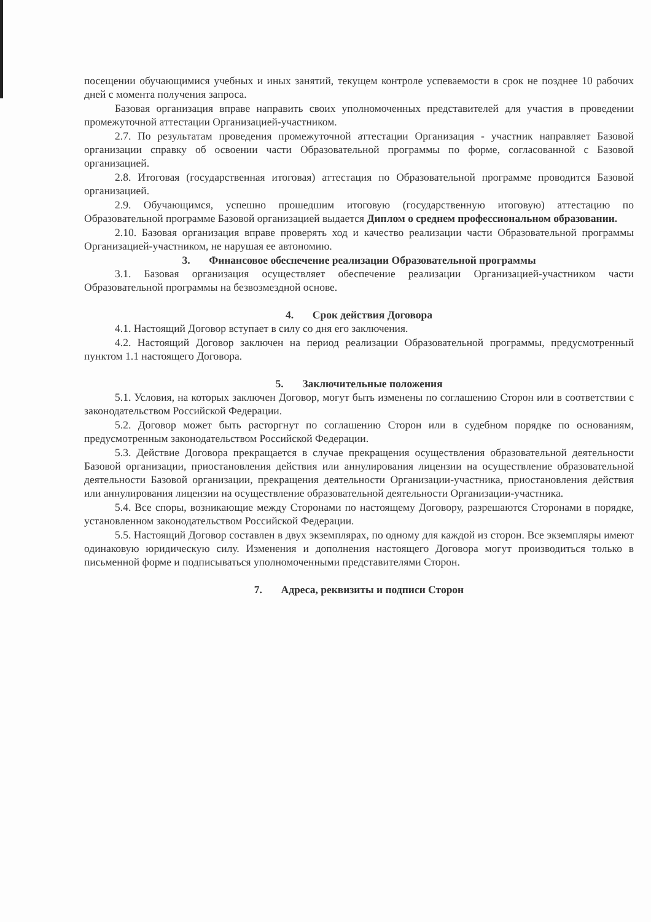посещении обучающимися учебных и иных занятий, текущем контроле успеваемости в срок не позднее 10 рабочих дней с момента получения запроса.
Базовая организация вправе направить своих уполномоченных представителей для участия в проведении промежуточной аттестации Организацией-участником.
2.7. По результатам проведения промежуточной аттестации Организация - участник направляет Базовой организации справку об освоении части Образовательной программы по форме, согласованной с Базовой организацией.
2.8. Итоговая (государственная итоговая) аттестация по Образовательной программе проводится Базовой организацией.
2.9. Обучающимся, успешно прошедшим итоговую (государственную итоговую) аттестацию по Образовательной программе Базовой организацией выдается Диплом о среднем профессиональном образовании.
2.10. Базовая организация вправе проверять ход и качество реализации части Образовательной программы Организацией-участником, не нарушая ее автономию.
3. Финансовое обеспечение реализации Образовательной программы
3.1. Базовая организация осуществляет обеспечение реализации Организацией-участником части Образовательной программы на безвозмездной основе.
4. Срок действия Договора
4.1. Настоящий Договор вступает в силу со дня его заключения.
4.2. Настоящий Договор заключен на период реализации Образовательной программы, предусмотренный пунктом 1.1 настоящего Договора.
5. Заключительные положения
5.1. Условия, на которых заключен Договор, могут быть изменены по соглашению Сторон или в соответствии с законодательством Российской Федерации.
5.2. Договор может быть расторгнут по соглашению Сторон или в судебном порядке по основаниям, предусмотренным законодательством Российской Федерации.
5.3. Действие Договора прекращается в случае прекращения осуществления образовательной деятельности Базовой организации, приостановления действия или аннулирования лицензии на осуществление образовательной деятельности Базовой организации, прекращения деятельности Организации-участника, приостановления действия или аннулирования лицензии на осуществление образовательной деятельности Организации-участника.
5.4. Все споры, возникающие между Сторонами по настоящему Договору, разрешаются Сторонами в порядке, установленном законодательством Российской Федерации.
5.5. Настоящий Договор составлен в двух экземплярах, по одному для каждой из сторон. Все экземпляры имеют одинаковую юридическую силу. Изменения и дополнения настоящего Договора могут производиться только в письменной форме и подписываться уполномоченными представителями Сторон.
7. Адреса, реквизиты и подписи Сторон